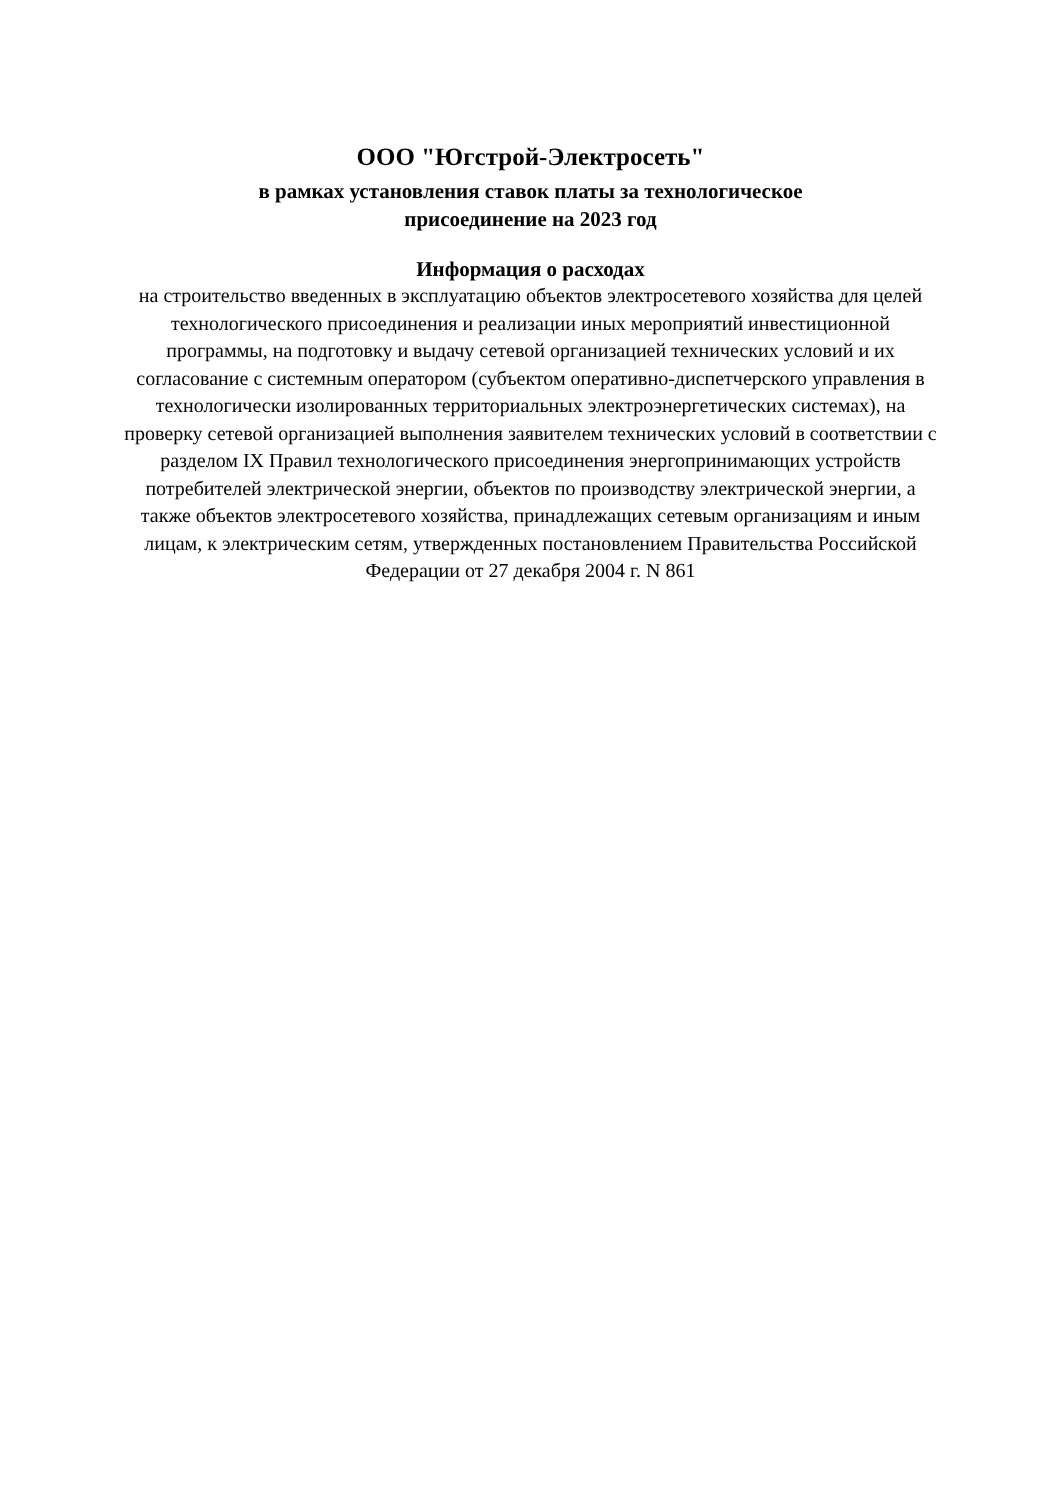ООО "Югстрой-Электросеть"
в рамках установления ставок платы за технологическое
присоединение на 2023 год
Информация о расходах
на строительство введенных в эксплуатацию объектов электросетевого хозяйства для целей технологического присоединения и реализации иных мероприятий инвестиционной программы, на подготовку и выдачу сетевой организацией технических условий и их согласование с системным оператором (субъектом оперативно-диспетчерского управления в технологически изолированных территориальных электроэнергетических системах), на проверку сетевой организацией выполнения заявителем технических условий в соответствии с разделом IX Правил технологического присоединения энергопринимающих устройств потребителей электрической энергии, объектов по производству электрической энергии, а также объектов электросетевого хозяйства, принадлежащих сетевым организациям и иным лицам, к электрическим сетям, утвержденных постановлением Правительства Российской Федерации от 27 декабря 2004 г. N 861